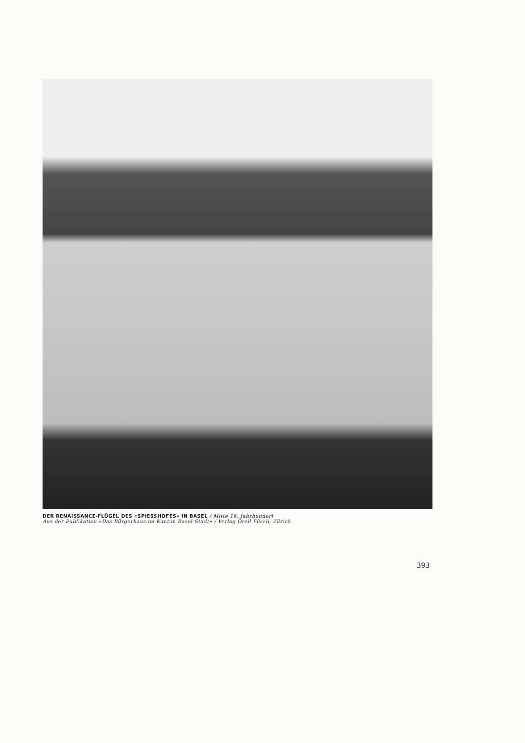DER RENAISSANCE-FLÜGEL DES «SPIESSHOFES» IN BASEL / Mitte 16. Jahrhundert
Aus der Publikation «Das Bürgerhaus im Kanton Basel-Stadt» / Verlag Orell Füssli, Zürich
393